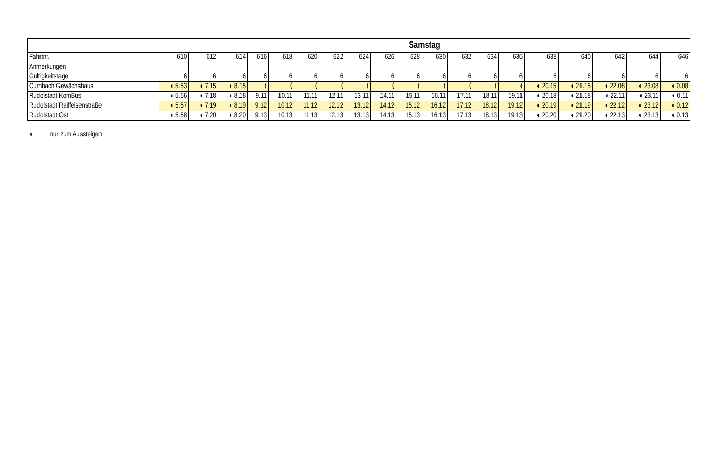| | Samstag | | | | | | | | | | | | | | | | | | |
| Fahrtnr. | 610 | 612 | 614 | 616 | 618 | 620 | 622 | 624 | 626 | 628 | 630 | 632 | 634 | 636 | 638 | 640 | 642 | 644 | 646 |
| Anmerkungen | | | | | | | | | | | | | | | | | | | |
| Gültigkeitstage | 6 | 6 | 6 | 6 | 6 | 6 | 6 | 6 | 6 | 6 | 6 | 6 | 6 | 6 | 6 | 6 | 6 | 6 | 6 |
| Cumbach Gewächshaus | ◖ 5.53 | ◖ 7.15 | ◖ 8.15 | ⟨ | ⟨ | ⟨ | ⟨ | ⟨ | ⟨ | ⟨ | ⟨ | ⟨ | ⟨ | ⟨ | ◖ 20.15 | ◖ 21.15 | ◖ 22.08 | ◖ 23.08 | ◖ 0.08 |
| Rudolstadt KomBus | ◖ 5.56 | ◖ 7.18 | ◖ 8.18 | 9.11 | 10.11 | 11.11 | 12.11 | 13.11 | 14.11 | 15.11 | 16.11 | 17.11 | 18.11 | 19.11 | ◖ 20.18 | ◖ 21.18 | ◖ 22.11 | ◖ 23.11 | ◖ 0.11 |
| Rudolstadt Raiffeisenstraße | ◖ 5.57 | ◖ 7.19 | ◖ 8.19 | 9.12 | 10.12 | 11.12 | 12.12 | 13.12 | 14.12 | 15.12 | 16.12 | 17.12 | 18.12 | 19.12 | ◖ 20.19 | ◖ 21.19 | ◖ 22.12 | ◖ 23.12 | ◖ 0.12 |
| Rudolstadt Ost | ◖ 5.58 | ◖ 7.20 | ◖ 8.20 | 9.13 | 10.13 | 11.13 | 12.13 | 13.13 | 14.13 | 15.13 | 16.13 | 17.13 | 18.13 | 19.13 | ◖ 20.20 | ◖ 21.20 | ◖ 22.13 | ◖ 23.13 | ◖ 0.13 |
◖ nur zum Aussteigen